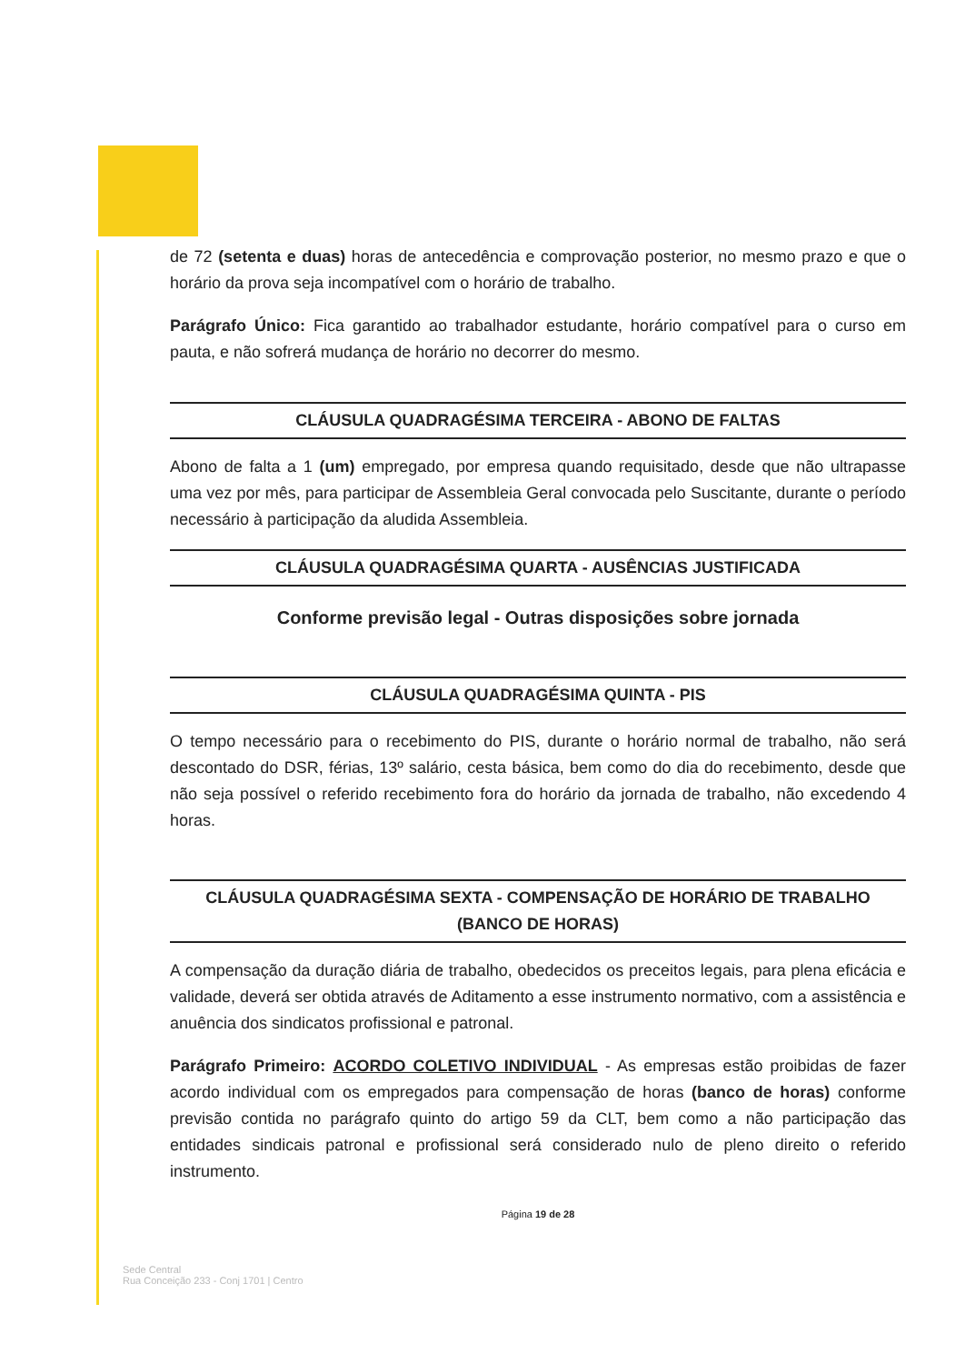de 72 (setenta e duas) horas de antecedência e comprovação posterior, no mesmo prazo e que o horário da prova seja incompatível com o horário de trabalho.
Parágrafo Único: Fica garantido ao trabalhador estudante, horário compatível para o curso em pauta, e não sofrerá mudança de horário no decorrer do mesmo.
CLÁUSULA QUADRAGÉSIMA TERCEIRA - ABONO DE FALTAS
Abono de falta a 1 (um) empregado, por empresa quando requisitado, desde que não ultrapasse uma vez por mês, para participar de Assembleia Geral convocada pelo Suscitante, durante o período necessário à participação da aludida Assembleia.
CLÁUSULA QUADRAGÉSIMA QUARTA - AUSÊNCIAS JUSTIFICADA
Conforme previsão legal - Outras disposições sobre jornada
CLÁUSULA QUADRAGÉSIMA QUINTA - PIS
O tempo necessário para o recebimento do PIS, durante o horário normal de trabalho, não será descontado do DSR, férias, 13º salário, cesta básica, bem como do dia do recebimento, desde que não seja possível o referido recebimento fora do horário da jornada de trabalho, não excedendo 4 horas.
CLÁUSULA QUADRAGÉSIMA SEXTA - COMPENSAÇÃO DE HORÁRIO DE TRABALHO
(BANCO DE HORAS)
A compensação da duração diária de trabalho, obedecidos os preceitos legais, para plena eficácia e validade, deverá ser obtida através de Aditamento a esse instrumento normativo, com a assistência e anuência dos sindicatos profissional e patronal.
Parágrafo Primeiro: ACORDO COLETIVO INDIVIDUAL - As empresas estão proibidas de fazer acordo individual com os empregados para compensação de horas (banco de horas) conforme previsão contida no parágrafo quinto do artigo 59 da CLT, bem como a não participação das entidades sindicais patronal e profissional será considerado nulo de pleno direito o referido instrumento.
Página 19 de 28
Sede Central
Rua Conceição 233 - Conj 1701 | Centro